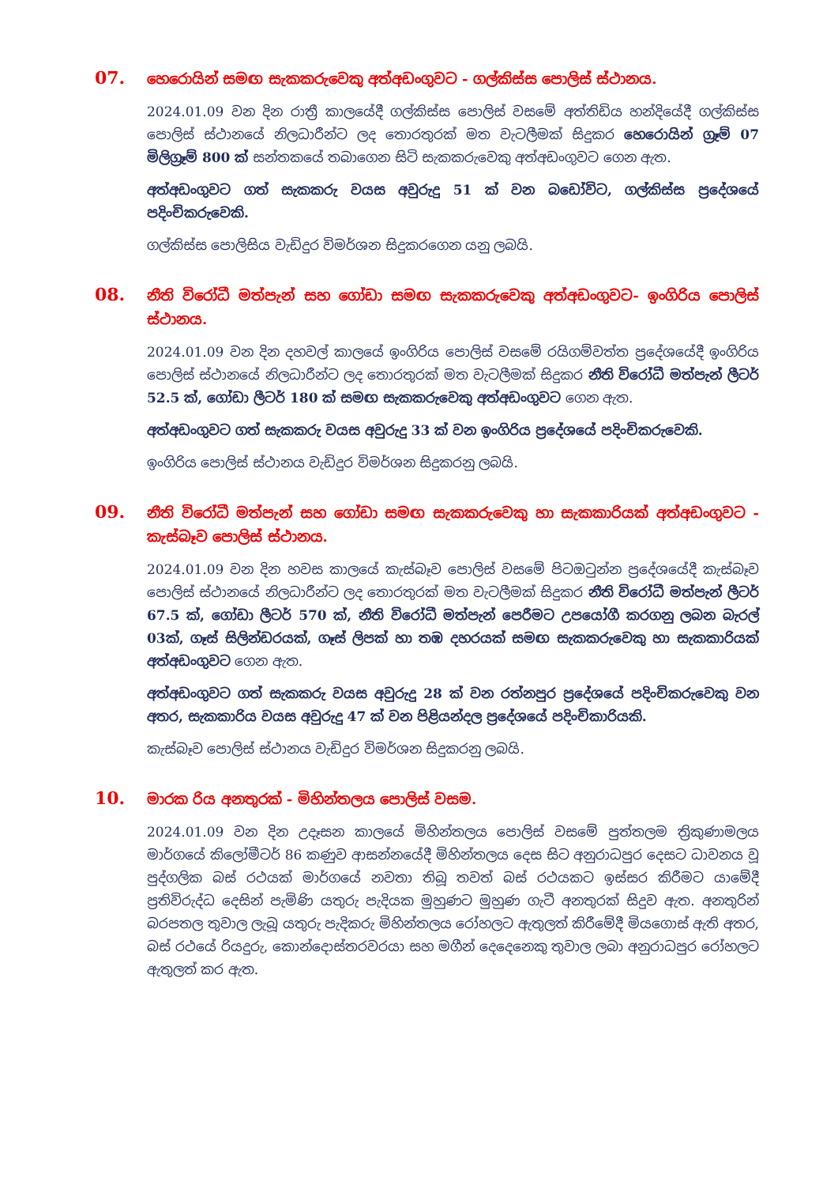07.
හෙරොයින් සමඟ සැකකරුවෙකු අත්අඩංගුවට - ගල්කිස්ස පොලිස් ස්ථානය.
2024.01.09 වන දින රාත්‍රී කාලයේදී ගල්කිස්ස පොලිස් වසමේ අත්තිඩිය හන්දියේදී ගල්කිස්ස පොලිස් ස්ථානයේ නිලධාරීන්ට ලද තොරතුරක් මත වැටලීමක් සිදුකර හෙරොයින් ග්‍රෑම් 07 මිලිග්‍රෑම් 800 ක් සන්තකයේ තබාගෙන සිටි සැකකරුවෙකු අත්අඩංගුවට ගෙන ඇත.
අත්අඩංගුවට ගත් සැකකරු වයස අවුරුදු 51 ක් වන බඩෝවිට, ගල්කිස්ස ප්‍රදේශයේ පදිංචිකරුවෙකි.
ගල්කිස්ස පොලිසිය වැඩිදුර විමර්ශන සිදුකරගෙන යනු ලබයි.
08.
නීති විරෝධී මත්පැන් සහ ගෝඩා සමඟ සැකකරුවෙකු අත්අඩංගුවට- ඉංගිරිය පොලිස් ස්ථානය.
2024.01.09 වන දින දහවල් කාලයේ ඉංගිරිය පොලිස් වසමේ රයිගම්වත්ත ප්‍රදේශයේදී ඉංගිරිය පොලිස් ස්ථානයේ නිලධාරීන්ට ලද තොරතුරක් මත වැටලීමක් සිදුකර නීති විරෝධී මත්පැන් ලීටර් 52.5 ක්, ගෝඩා ලීටර් 180 ක් සමඟ සැකකරුවෙකු අත්අඩංගුවට ගෙන ඇත.
අත්අඩංගුවට ගත් සැකකරු වයස අවුරුදු 33 ක් වන ඉංගිරිය ප්‍රදේශයේ පදිංචිකරුවෙකි.
ඉංගිරිය පොලිස් ස්ථානය වැඩිදුර විමර්ශන සිදුකරනු ලබයි.
09.
නීති විරෝධී මත්පැන් සහ ගෝඩා සමඟ සැකකරුවෙකු හා සැකකාරියක් අත්අඩංගුවට - කැස්බෑව පොලිස් ස්ථානය.
2024.01.09 වන දින හවස කාලයේ කැස්බෑව පොලිස් වසමේ පිටඔටුන්න ප්‍රදේශයේදී කැස්බෑව පොලිස් ස්ථානයේ නිලධාරීන්ට ලද තොරතුරක් මත වැටලීමක් සිදුකර නීති විරෝධී මත්පැන් ලීටර් 67.5 ක්, ගෝඩා ලීටර් 570 ක්, නීති විරෝධී මත්පැන් පෙරීමට උපයෝගී කරගනු ලබන බැරල් 03ක්, ගෑස් සිලින්ඩරයක්, ගෑස් ලිපක් හා තඹ දහරයක් සමඟ සැකකරුවෙකු හා සැකකාරියක් අත්අඩංගුවට ගෙන ඇත.
අත්අඩංගුවට ගත් සැකකරු වයස අවුරුදු 28 ක් වන රත්නපුර ප්‍රදේශයේ පදිංචිකරුවෙකු වන අතර, සැකකාරිය වයස අවුරුදු 47 ක් වන පිළියන්දල ප්‍රදේශයේ පදිංචිකාරියකි.
කැස්බෑව පොලිස් ස්ථානය වැඩිදුර විමර්ශන සිදුකරනු ලබයි.
10.
මාරක රිය අනතුරක් - මිහින්තලය පොලිස් වසම.
2024.01.09 වන දින උදෑසන කාලයේ මිහින්තලය පොලිස් වසමේ පුත්තලම ත්‍රිකුණාමලය මාර්ගයේ කිලෝමීටර් 86 කණුව ආසන්නයේදී මිහින්තලය දෙස සිට අනුරාධපුර දෙසට ධාවනය වූ පුද්ගලික බස් රථයක් මාර්ගයේ නවතා තිබූ තවත් බස් රථයකට ඉස්සර කිරීමට යාමේදී ප්‍රතිවිරුද්ධ දෙසින් පැමිණි යතුරු පැදියක මුහුණට මුහුණ ගැටී අනතුරක් සිදුව ඇත. අනතුරින් බරපතල තුවාල ලැබූ යතුරු පැදිකරු මිහින්තලය රෝහලට ඇතුලත් කිරීමේදී මියගොස් ඇති අතර, බස් රථයේ රියදුරු, කොන්දොස්තරවරයා සහ මගීන් දෙදෙනෙකු තුවාල ලබා අනුරාධපුර රෝහලට ඇතුලත් කර ඇත.